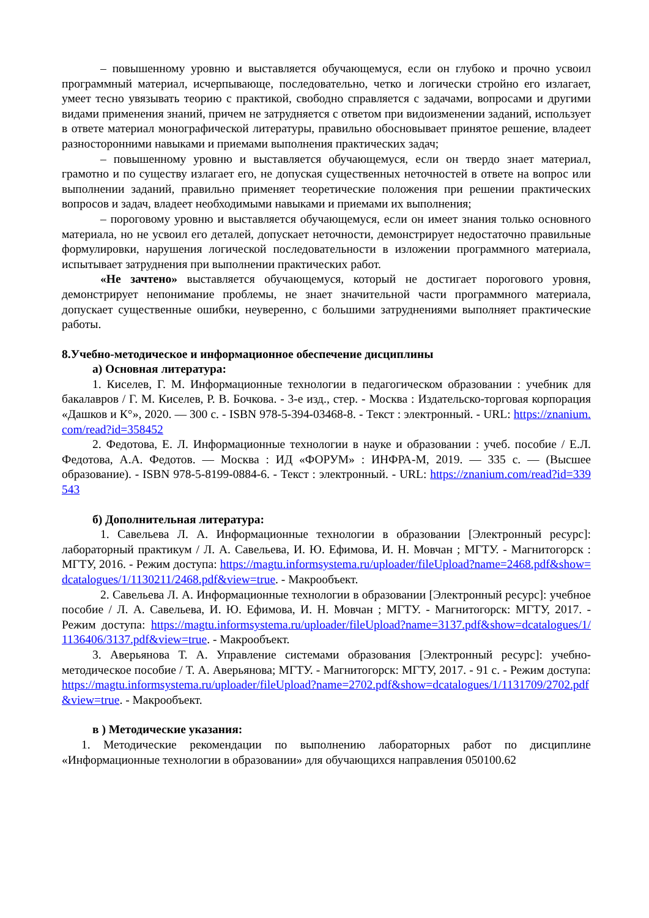– повышенному уровню и выставляется обучающемуся, если он глубоко и прочно усвоил программный материал, исчерпывающе, последовательно, четко и логически стройно его излагает, умеет тесно увязывать теорию с практикой, свободно справляется с задачами, вопросами и другими видами применения знаний, причем не затрудняется с ответом при видоизменении заданий, использует в ответе материал монографической литературы, правильно обосновывает принятое решение, владеет разносторонними навыками и приемами выполнения практических задач;
– повышенному уровню и выставляется обучающемуся, если он твердо знает материал, грамотно и по существу излагает его, не допуская существенных неточностей в ответе на вопрос или выполнении заданий, правильно применяет теоретические положения при решении практических вопросов и задач, владеет необходимыми навыками и приемами их выполнения;
– пороговому уровню и выставляется обучающемуся, если он имеет знания только основного материала, но не усвоил его деталей, допускает неточности, демонстрирует недостаточно правильные формулировки, нарушения логической последовательности в изложении программного материала, испытывает затруднения при выполнении практических работ.
«Не зачтено» выставляется обучающемуся, который не достигает порогового уровня, демонстрирует непонимание проблемы, не знает значительной части программного материала, допускает существенные ошибки, неуверенно, с большими затруднениями выполняет практические работы.
8.Учебно-методическое и информационное обеспечение дисциплины
а) Основная литература:
1. Киселев, Г. М. Информационные технологии в педагогическом образовании : учебник для бакалавров / Г. М. Киселев, Р. В. Бочкова. - 3-е изд., стер. - Москва : Издательско-торговая корпорация «Дашков и К°», 2020. — 300 с. - ISBN 978-5-394-03468-8. - Текст : электронный. - URL: https://znanium.com/read?id=358452
2. Федотова, Е. Л. Информационные технологии в науке и образовании : учеб. пособие / Е.Л. Федотова, А.А. Федотов. — Москва : ИД «ФОРУМ» : ИНФРА-М, 2019. — 335 с. — (Высшее образование). - ISBN 978-5-8199-0884-6. - Текст : электронный. - URL: https://znanium.com/read?id=339543
б) Дополнительная литература:
1. Савельева Л. А. Информационные технологии в образовании [Электронный ресурс]: лабораторный практикум / Л. А. Савельева, И. Ю. Ефимова, И. Н. Мовчан ; МГТУ. - Магнитогорск : МГТУ, 2016. - Режим доступа: https://magtu.informsystema.ru/uploader/fileUpload?name=2468.pdf&show=dcatalogues/1/1130211/2468.pdf&view=true. - Макрообъект.
2. Савельева Л. А. Информационные технологии в образовании [Электронный ресурс]: учебное пособие / Л. А. Савельева, И. Ю. Ефимова, И. Н. Мовчан ; МГТУ. - Магнитогорск: МГТУ, 2017. - Режим доступа: https://magtu.informsystema.ru/uploader/fileUpload?name=3137.pdf&show=dcatalogues/1/1136406/3137.pdf&view=true. - Макрообъект.
3. Аверьянова Т. А. Управление системами образования [Электронный ресурс]: учебно-методическое пособие / Т. А. Аверьянова; МГТУ. - Магнитогорск: МГТУ, 2017. - 91 с. - Режим доступа: https://magtu.informsystema.ru/uploader/fileUpload?name=2702.pdf&show=dcatalogues/1/1131709/2702.pdf&view=true. - Макрообъект.
в ) Методические указания:
1. Методические рекомендации по выполнению лабораторных работ по дисциплине «Информационные технологии в образовании» для обучающихся направления 050100.62